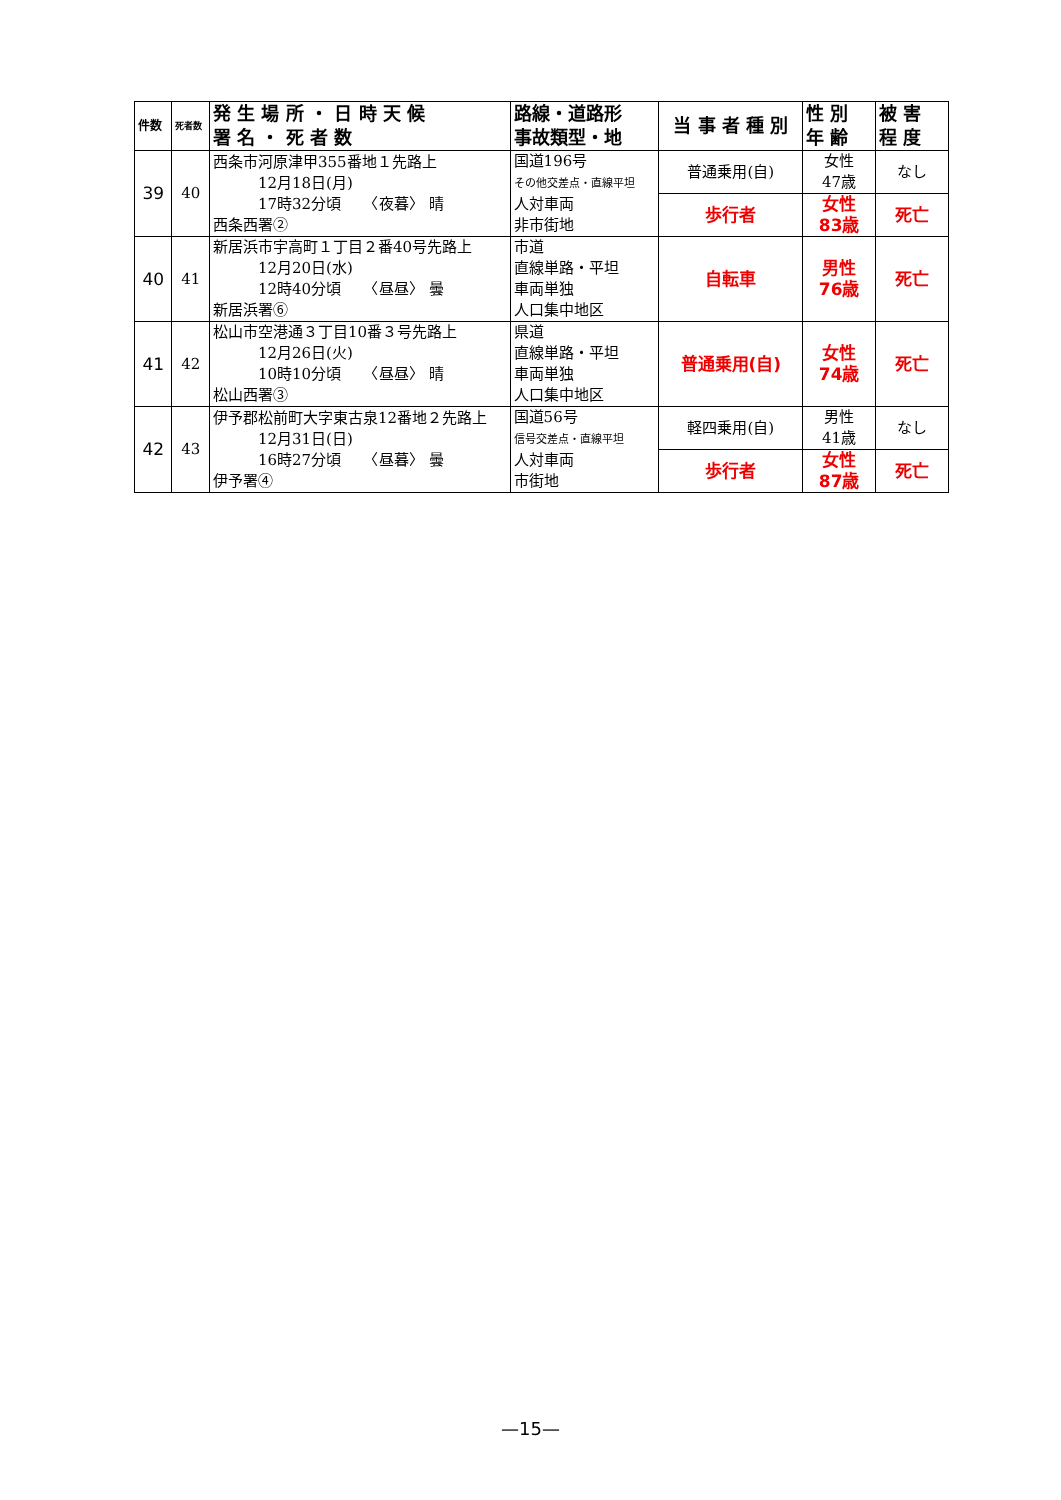| 件数 | 死者数 | 発 生 場 所 ・ 日 時 天 候 署 名 ・ 死 者 数 | 路線・道路形 事故類型・地 | 当 事 者 種 別 | 性 別 年 齢 | 被 害 程 度 |
| --- | --- | --- | --- | --- | --- | --- |
| 39 | 40 | 西条市河原津甲355番地１先路上 12月18日(月) 17時32分頃 〈夜暮〉 晴 西条西署② | 国道196号 その他交差点・直線平坦 人対車両 非市街地 | 普通乗用(自) | 女性 47歳 | なし |
| | | | | 歩行者 | 女性 83歳 | 死亡 |
| 40 | 41 | 新居浜市宇高町１丁目２番40号先路上 12月20日(水) 12時40分頃 〈昼昼〉 曇 新居浜署⑥ | 市道 直線単路・平坦 車両単独 人口集中地区 | 自転車 | 男性 76歳 | 死亡 |
| 41 | 42 | 松山市空港通３丁目10番３号先路上 12月26日(火) 10時10分頃 〈昼昼〉 晴 松山西署③ | 県道 直線単路・平坦 車両単独 人口集中地区 | 普通乗用(自) | 女性 74歳 | 死亡 |
| 42 | 43 | 伊予郡松前町大字東古泉12番地２先路上 12月31日(日) 16時27分頃 〈昼暮〉 曇 伊予署④ | 国道56号 信号交差点・直線平坦 人対車両 市街地 | 軽四乗用(自) | 男性 41歳 | なし |
| | | | | 歩行者 | 女性 87歳 | 死亡 |
—15—